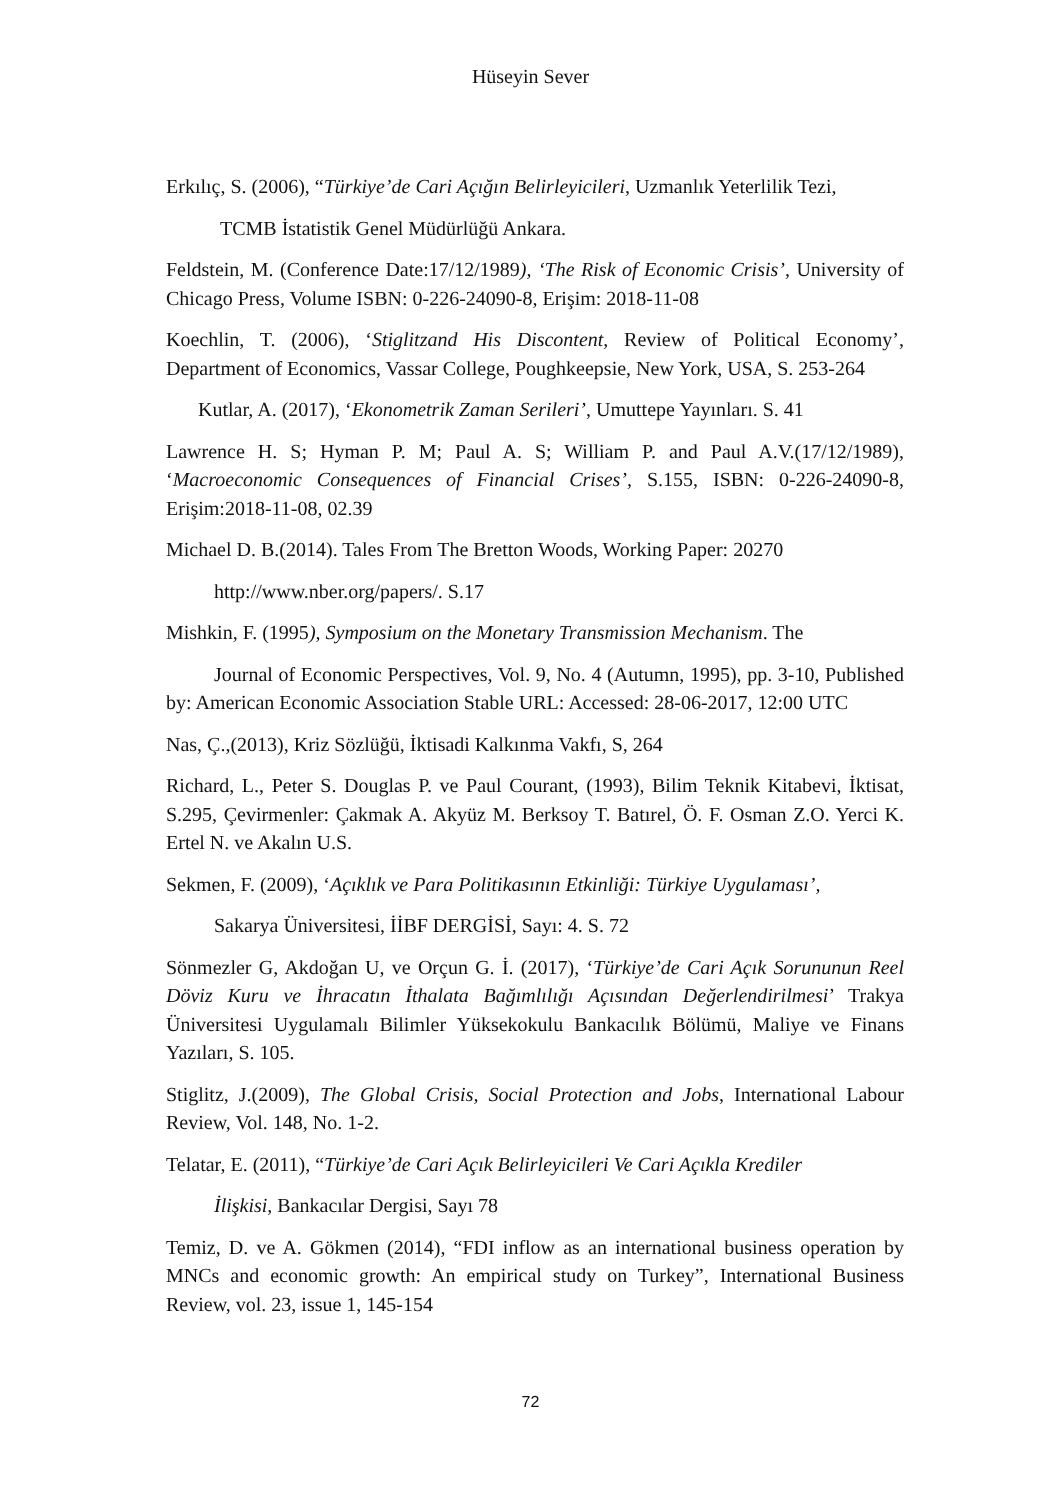Hüseyin Sever
Erkılıç, S. (2006), “Türkiye’de Cari Açığın Belirleyicileri, Uzmanlık Yeterlilik Tezi,
TCMB İstatistik Genel Müdürlüğü Ankara.
Feldstein, M. (Conference Date:17/12/1989), ‘The Risk of Economic Crisis’, University of Chicago Press, Volume ISBN: 0-226-24090-8, Erişim: 2018-11-08
Koechlin, T. (2006), ‘Stiglitzand His Discontent, Review of Political Economy’, Department of Economics, Vassar College, Poughkeepsie, New York, USA, S. 253-264
Kutlar, A. (2017), ‘Ekonometrik Zaman Serileri’, Umuttepe Yayınları. S. 41
Lawrence H. S; Hyman P. M; Paul A. S; William P. and Paul A.V.(17/12/1989), ‘Macroeconomic Consequences of Financial Crises’, S.155, ISBN: 0-226-24090-8, Erişim:2018-11-08, 02.39
Michael D. B.(2014). Tales From The Bretton Woods, Working Paper: 20270
http://www.nber.org/papers/. S.17
Mishkin, F. (1995), Symposium on the Monetary Transmission Mechanism. The
Journal of Economic Perspectives, Vol. 9, No. 4 (Autumn, 1995), pp. 3-10, Published by: American Economic Association Stable URL: Accessed: 28-06-2017, 12:00 UTC
Nas, Ç.,(2013), Kriz Sözlüğü, İktisadi Kalkınma Vakfı, S, 264
Richard, L., Peter S. Douglas P. ve Paul Courant, (1993), Bilim Teknik Kitabevi, İktisat, S.295, Çevirmenler: Çakmak A. Akyüz M. Berksoy T. Batırel, Ö. F. Osman Z.O. Yerci K. Ertel N. ve Akalın U.S.
Sekmen, F. (2009), ‘Açıklık ve Para Politikasının Etkinliği: Türkiye Uygulaması’,
Sakarya Üniversitesi, İİBF DERGİSİ, Sayı: 4. S. 72
Sönmezler G, Akdoğan U, ve Orçun G. İ. (2017), ‘Türkiye’de Cari Açık Sorununun Reel Döviz Kuru ve İhracatın İthalata Bağımlılığı Açısından Değerlendirilmesi’ Trakya Üniversitesi Uygulamalı Bilimler Yüksekokulu Bankacılık Bölümü, Maliye ve Finans Yazıları, S. 105.
Stiglitz, J.(2009), The Global Crisis, Social Protection and Jobs, International Labour Review, Vol. 148, No. 1-2.
Telatar, E. (2011), “Türkiye’de Cari Açık Belirleyicileri Ve Cari Açıkla Krediler
İlişkisi, Bankacılar Dergisi, Sayı 78
Temiz, D. ve A. Gökmen (2014), “FDI inflow as an international business operation by MNCs and economic growth: An empirical study on Turkey”, International Business Review, vol. 23, issue 1, 145-154
72